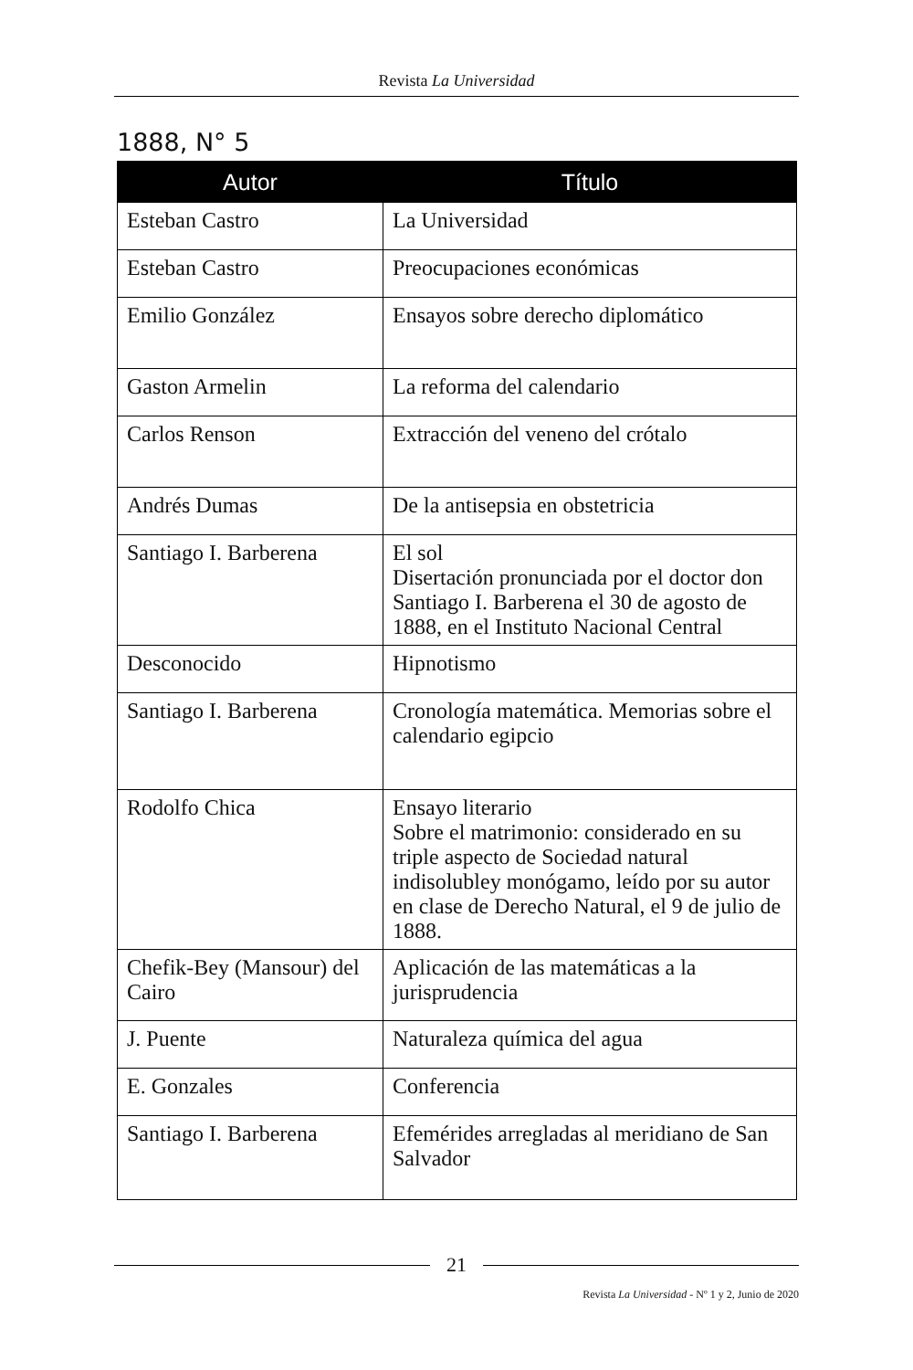Revista La Universidad
1888, N° 5
| Autor | Título |
| --- | --- |
| Esteban Castro | La Universidad |
| Esteban Castro | Preocupaciones económicas |
| Emilio González | Ensayos sobre derecho diplomático |
| Gaston Armelin | La reforma del calendario |
| Carlos Renson | Extracción del veneno del crótalo |
| Andrés Dumas | De la antisepsia en obstetricia |
| Santiago I. Barberena | El sol Disertación pronunciada por el doctor don Santiago I. Barberena el 30 de agosto de 1888, en el Instituto Nacional Central |
| Desconocido | Hipnotismo |
| Santiago I. Barberena | Cronología matemática. Memorias sobre el calendario egipcio |
| Rodolfo Chica | Ensayo literario Sobre el matrimonio: considerado en su triple aspecto de Sociedad natural indisolubley monógamo, leído por su autor en clase de Derecho Natural, el 9 de julio de 1888. |
| Chefik-Bey (Mansour) del Cairo | Aplicación de las matemáticas a la jurisprudencia |
| J. Puente | Naturaleza química del agua |
| E. Gonzales | Conferencia |
| Santiago I. Barberena | Efemérides arregladas al meridiano de San Salvador |
21
Revista La Universidad - Nº 1 y 2, Junio de 2020